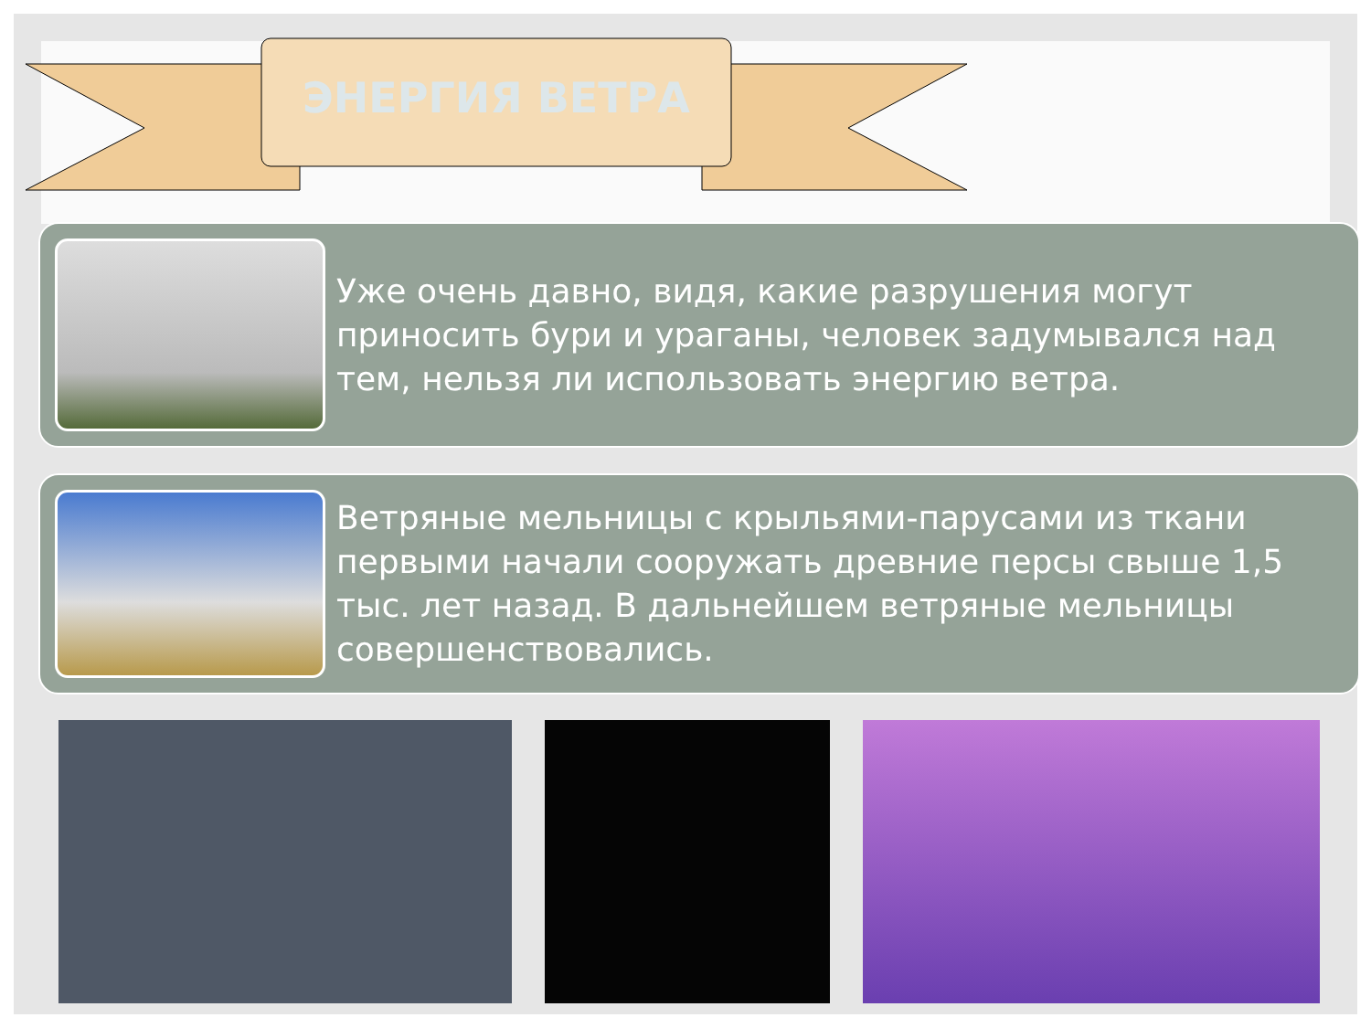ЭНЕРГИЯ ВЕТРА
Уже очень давно, видя, какие разрушения могут приносить бури и ураганы, человек задумывался над тем, нельзя ли использовать энергию ветра.
Ветряные мельницы с крыльями-парусами из ткани первыми начали сооружать древние персы свыше 1,5 тыс. лет назад. В дальнейшем ветряные мельницы совершенствовались.